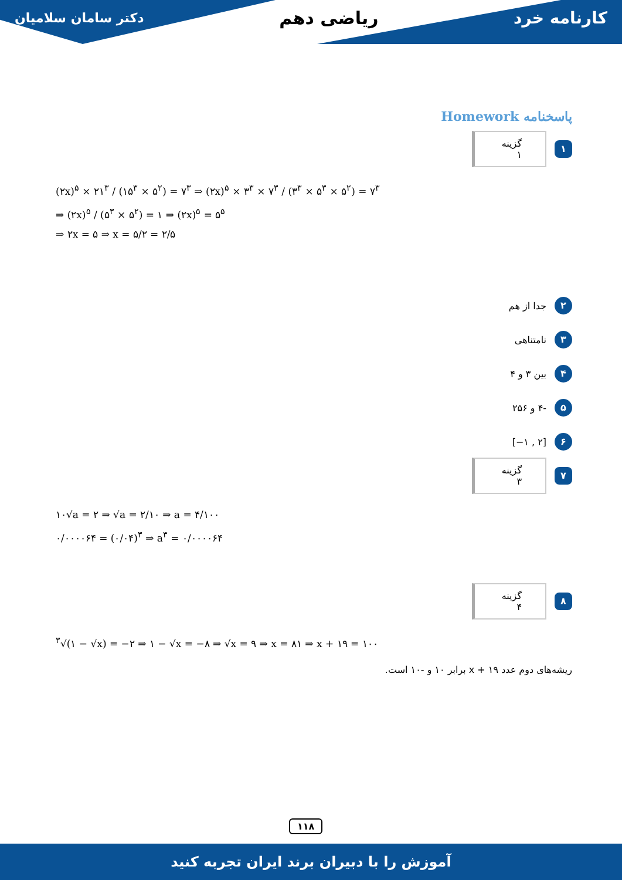دکتر سامان سلامیان ریاضی دهم کارنامه خرد
پاسخنامه Homework
۱ گزینه ۱
(۲x)<sup>۵</sup> × ۲۱<sup>۳</sup> / (۱۵<sup>۳</sup> × ۵<sup>۲</sup>) = ۷<sup>۳</sup> ⇒ (۲x)<sup>۵</sup> × ۳<sup>۳</sup> × ۷<sup>۳</sup> / (۳<sup>۳</sup> × ۵<sup>۳</sup> × ۵<sup>۲</sup>) = ۷<sup>۳</sup>
⇒ (۲x)<sup>۵</sup> / (۵<sup>۳</sup> × ۵<sup>۲</sup>) = ۱ ⇒ (۲x)<sup>۵</sup> = ۵<sup>۵</sup>
⇒ ۲x = ۵ ⇒ x = ۵/۲ = ۲/۵
۲ جدا از هم
۳ نامتناهی
۴ بین ۳ و ۴
۵ -۴ و ۲۵۶
۶ [−۱ , ۲]
۷ گزینه ۳
۱۰√a = ۲ ⇒ √a = ۲/۱۰ ⇒ a = ۴/۱۰۰
۰/۰۰۰۰۶۴ = (۰/۰۴)<sup>۳</sup> ⇒ a<sup>۳</sup> = ۰/۰۰۰۰۶۴
۸ گزینه ۴
<sup>۳</sup>√(۱ − √x) = −۲ ⇒ ۱ − √x = −۸ ⇒ √x = ۹ ⇒ x = ۸۱ ⇒ x + ۱۹ = ۱۰۰
ریشه‌های دوم عدد x + ۱۹ برابر ۱۰ و -۱۰ است.
۱۱۸
آموزش را با دبیران برند ایران تجربه کنید